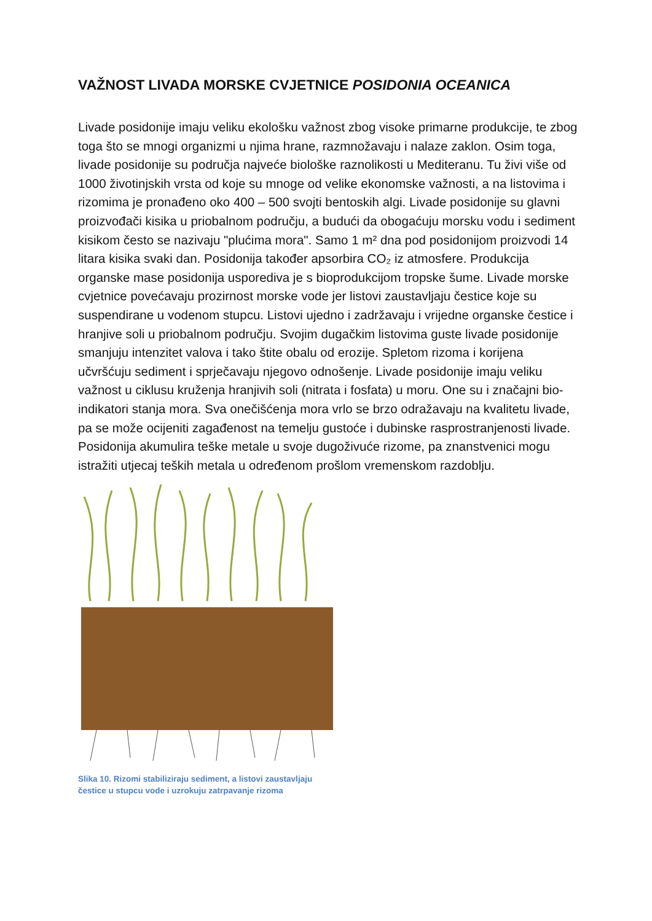VAŽNOST LIVADA MORSKE CVJETNICE POSIDONIA OCEANICA
Livade posidonije imaju veliku ekološku važnost zbog visoke primarne produkcije, te zbog toga što se mnogi organizmi u njima hrane, razmnožavaju i nalaze zaklon. Osim toga, livade posidonije su područja najveće biološke raznolikosti u Mediteranu. Tu živi više od 1000 životinjskih vrsta od koje su mnoge od velike ekonomske važnosti, a na listovima i rizomima je pronađeno oko 400 – 500 svojti bentoskih algi. Livade posidonije su glavni proizvođači kisika u priobalnom području, a budući da obogaćuju morsku vodu i sediment kisikom često se nazivaju "plućima mora". Samo 1 m² dna pod posidonijom proizvodi 14 litara kisika svaki dan. Posidonija također apsorbira CO₂ iz atmosfere. Produkcija organske mase posidonija usporediva je s bioprodukcijom tropske šume. Livade morske cvjetnice povećavaju prozirnost morske vode jer listovi zaustavljaju čestice koje su suspendirane u vodenom stupcu. Listovi ujedno i zadržavaju i vrijedne organske čestice i hranjive soli u priobalnom području. Svojim dugačkim listovima guste livade posidonije smanjuju intenzitet valova i tako štite obalu od erozije. Spletom rizoma i korijena učvršćuju sediment i sprječavaju njegovo odnošenje. Livade posidonije imaju veliku važnost u ciklusu kruženja hranjivih soli (nitrata i fosfata) u moru. One su i značajni bio-indikatori stanja mora. Sva onečišćenja mora vrlo se brzo odražavaju na kvalitetu livade, pa se može ocijeniti zagađenost na temelju gustoće i dubinske rasprostranjenosti livade. Posidonija akumulira teške metale u svoje dugoživuće rizome, pa znanstvenici mogu istražiti utjecaj teških metala u određenom prošlom vremenskom razdoblju.
Slika 10. Rizomi stabiliziraju sediment, a listovi zaustavljaju čestice u stupcu vode i uzrokuju zatrpavanje rizoma